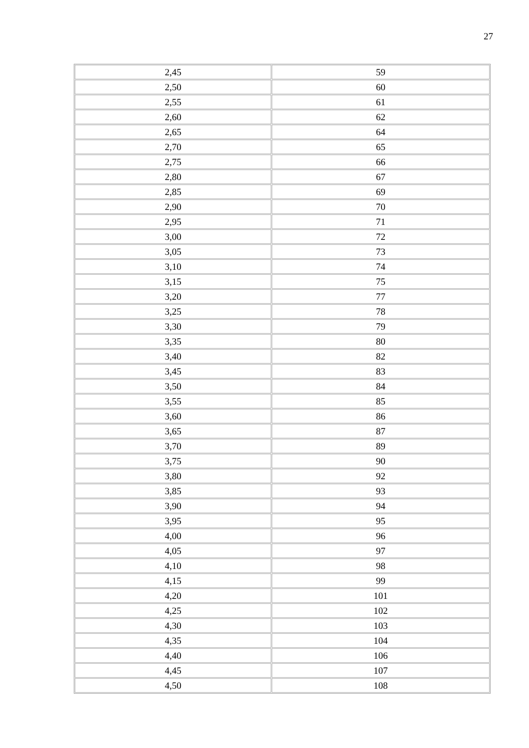27
| 2,45 | 59 |
| 2,50 | 60 |
| 2,55 | 61 |
| 2,60 | 62 |
| 2,65 | 64 |
| 2,70 | 65 |
| 2,75 | 66 |
| 2,80 | 67 |
| 2,85 | 69 |
| 2,90 | 70 |
| 2,95 | 71 |
| 3,00 | 72 |
| 3,05 | 73 |
| 3,10 | 74 |
| 3,15 | 75 |
| 3,20 | 77 |
| 3,25 | 78 |
| 3,30 | 79 |
| 3,35 | 80 |
| 3,40 | 82 |
| 3,45 | 83 |
| 3,50 | 84 |
| 3,55 | 85 |
| 3,60 | 86 |
| 3,65 | 87 |
| 3,70 | 89 |
| 3,75 | 90 |
| 3,80 | 92 |
| 3,85 | 93 |
| 3,90 | 94 |
| 3,95 | 95 |
| 4,00 | 96 |
| 4,05 | 97 |
| 4,10 | 98 |
| 4,15 | 99 |
| 4,20 | 101 |
| 4,25 | 102 |
| 4,30 | 103 |
| 4,35 | 104 |
| 4,40 | 106 |
| 4,45 | 107 |
| 4,50 | 108 |